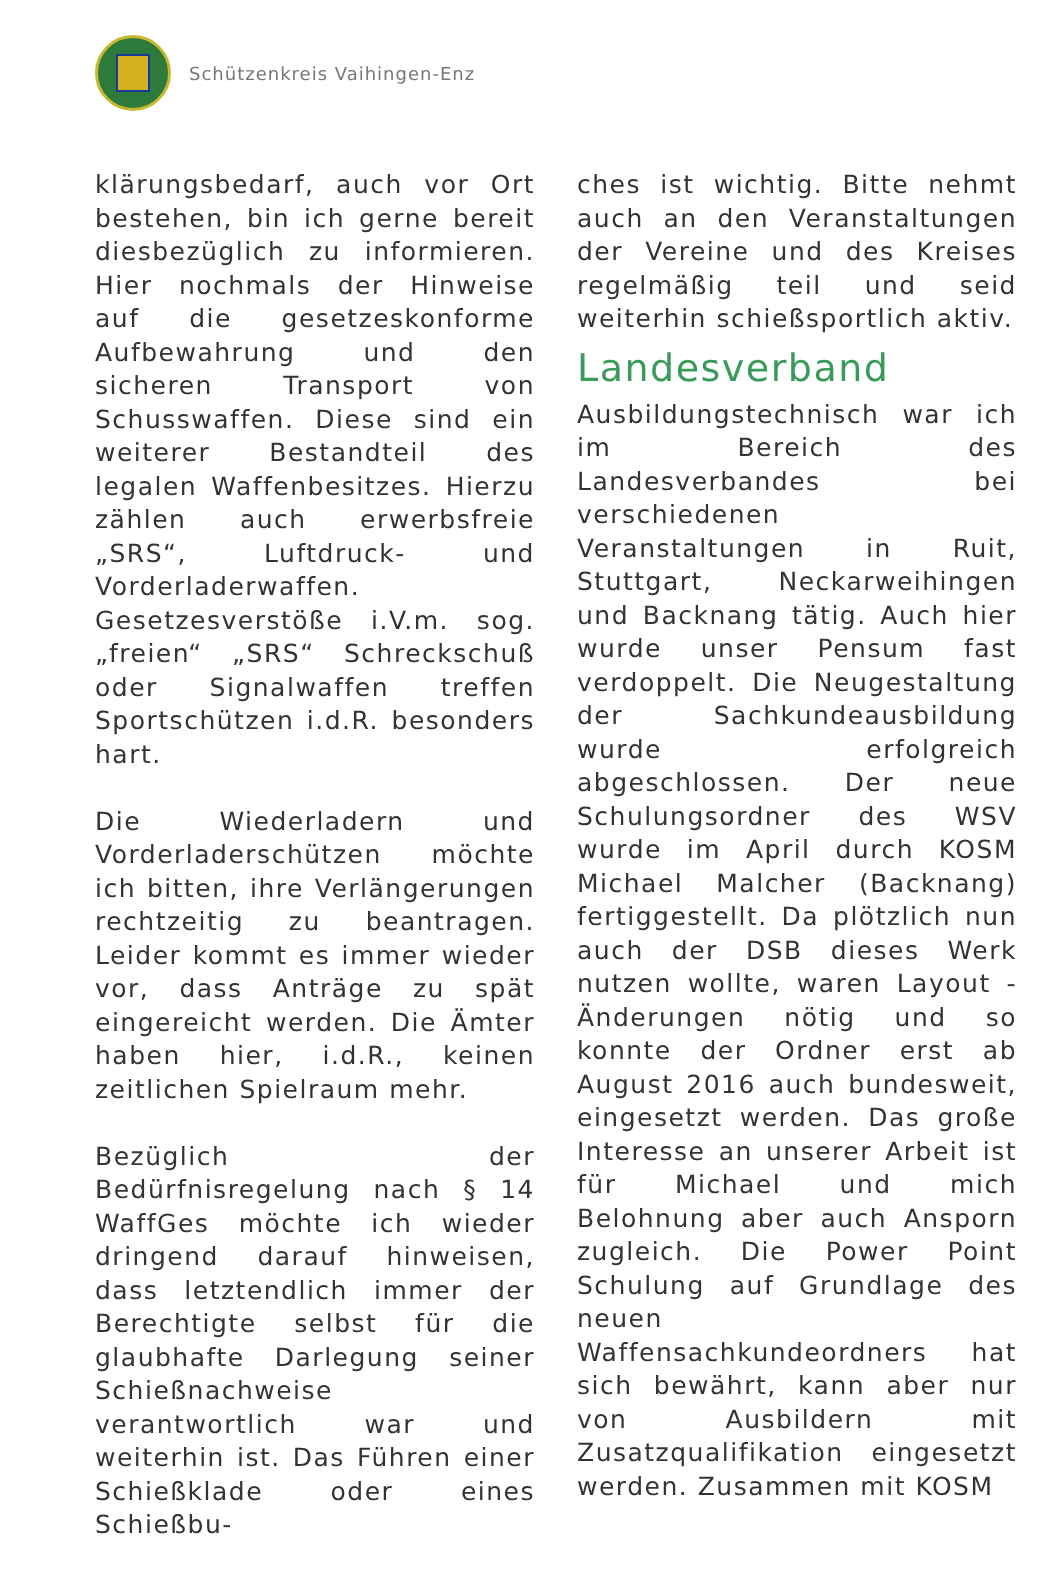Schützenkreis Vaihingen-Enz
klärungsbedarf, auch vor Ort bestehen, bin ich gerne bereit diesbezüglich zu informieren. Hier nochmals der Hinweise auf die gesetzeskonforme Aufbewahrung und den sicheren Transport von Schusswaffen. Diese sind ein weiterer Bestandteil des legalen Waffenbesitzes. Hierzu zählen auch erwerbsfreie „SRS“, Luftdruck- und Vorderladerwaffen. Gesetzesverstöße i.V.m. sog. „freien“ „SRS“ Schreckschuß oder Signalwaffen treffen Sportschützen i.d.R. besonders hart.
Die Wiederladern und Vorderladerschützen möchte ich bitten, ihre Verlängerungen rechtzeitig zu beantragen. Leider kommt es immer wieder vor, dass Anträge zu spät eingereicht werden. Die Ämter haben hier, i.d.R., keinen zeitlichen Spielraum mehr.
Bezüglich der Bedürfnisregelung nach § 14 WaffGes möchte ich wieder dringend darauf hinweisen, dass letztendlich immer der Berechtigte selbst für die glaubhafte Darlegung seiner Schießnachweise verantwortlich war und weiterhin ist. Das Führen einer Schießklade oder eines Schießbu-
ches ist wichtig. Bitte nehmt auch an den Veranstaltungen der Vereine und des Kreises regelmäßig teil und seid weiterhin schießsportlich aktiv.
Landesverband
Ausbildungstechnisch war ich im Bereich des Landesverbandes bei verschiedenen Veranstaltungen in Ruit, Stuttgart, Neckarweihingen und Backnang tätig. Auch hier wurde unser Pensum fast verdoppelt. Die Neugestaltung der Sachkundeausbildung wurde erfolgreich abgeschlossen. Der neue Schulungsordner des WSV wurde im April durch KOSM Michael Malcher (Backnang) fertiggestellt. Da plötzlich nun auch der DSB dieses Werk nutzen wollte, waren Layout - Änderungen nötig und so konnte der Ordner erst ab August 2016 auch bundesweit, eingesetzt werden. Das große Interesse an unserer Arbeit ist für Michael und mich Belohnung aber auch Ansporn zugleich. Die Power Point Schulung auf Grundlage des neuen Waffensachkundeordners hat sich bewährt, kann aber nur von Ausbildern mit Zusatzqualifikation eingesetzt werden. Zusammen mit KOSM